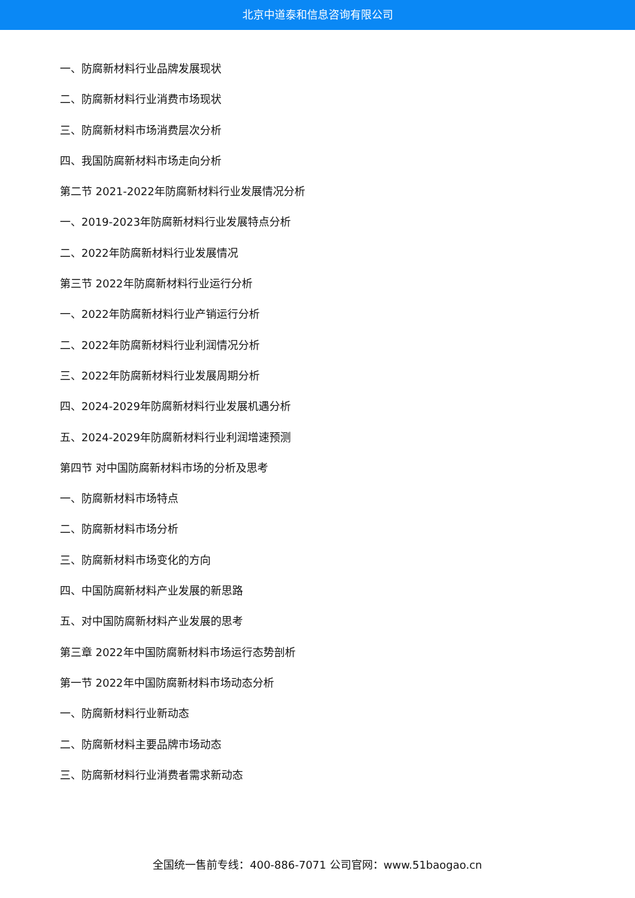北京中道泰和信息咨询有限公司
一、防腐新材料行业品牌发展现状
二、防腐新材料行业消费市场现状
三、防腐新材料市场消费层次分析
四、我国防腐新材料市场走向分析
第二节 2021-2022年防腐新材料行业发展情况分析
一、2019-2023年防腐新材料行业发展特点分析
二、2022年防腐新材料行业发展情况
第三节 2022年防腐新材料行业运行分析
一、2022年防腐新材料行业产销运行分析
二、2022年防腐新材料行业利润情况分析
三、2022年防腐新材料行业发展周期分析
四、2024-2029年防腐新材料行业发展机遇分析
五、2024-2029年防腐新材料行业利润增速预测
第四节 对中国防腐新材料市场的分析及思考
一、防腐新材料市场特点
二、防腐新材料市场分析
三、防腐新材料市场变化的方向
四、中国防腐新材料产业发展的新思路
五、对中国防腐新材料产业发展的思考
第三章 2022年中国防腐新材料市场运行态势剖析
第一节 2022年中国防腐新材料市场动态分析
一、防腐新材料行业新动态
二、防腐新材料主要品牌市场动态
三、防腐新材料行业消费者需求新动态
全国统一售前专线：400-886-7071 公司官网：www.51baogao.cn